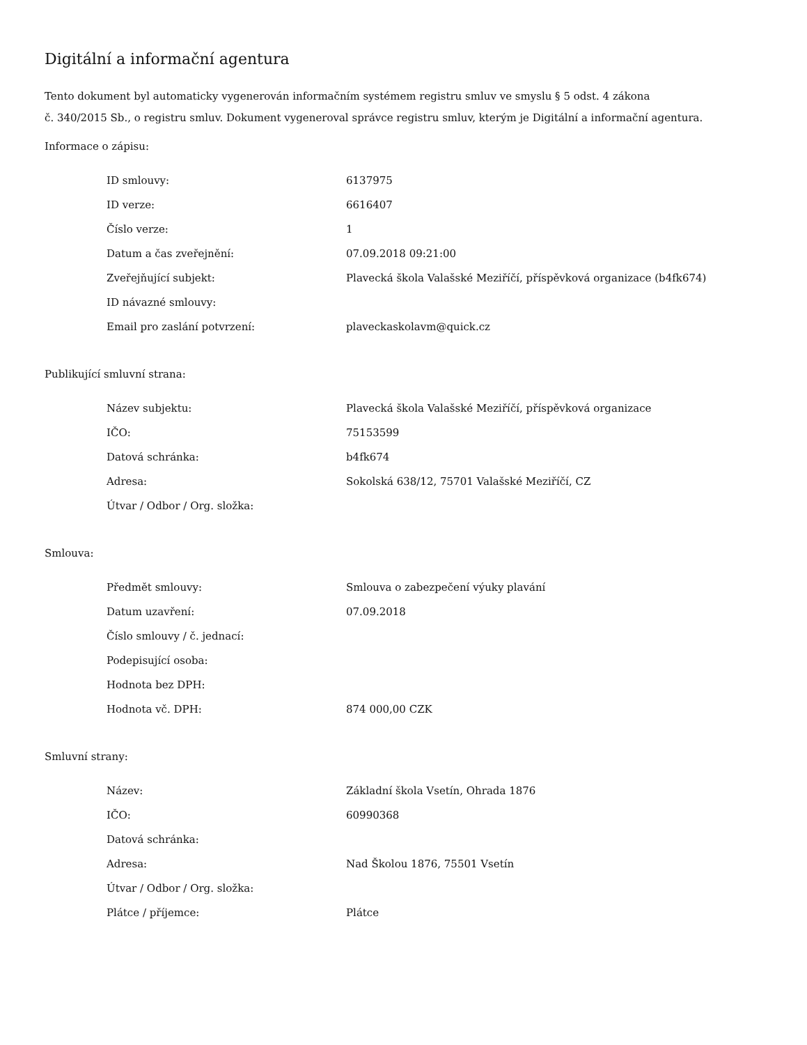Digitální a informační agentura
Tento dokument byl automaticky vygenerován informačním systémem registru smluv ve smyslu § 5 odst. 4 zákona
č. 340/2015 Sb., o registru smluv. Dokument vygeneroval správce registru smluv, kterým je Digitální a informační agentura.
Informace o zápisu:
| ID smlouvy: | 6137975 |
| ID verze: | 6616407 |
| Číslo verze: | 1 |
| Datum a čas zveřejnění: | 07.09.2018 09:21:00 |
| Zveřejňující subjekt: | Plavecká škola Valašské Meziříčí, příspěvková organizace (b4fk674) |
| ID návazné smlouvy: | |
| Email pro zaslání potvrzení: | plaveckaskolavm@quick.cz |
Publikující smluvní strana:
| Název subjektu: | Plavecká škola Valašské Meziříčí, příspěvková organizace |
| IČO: | 75153599 |
| Datová schránka: | b4fk674 |
| Adresa: | Sokolská 638/12, 75701 Valašské Meziříčí, CZ |
| Útvar / Odbor / Org. složka: | |
Smlouva:
| Předmět smlouvy: | Smlouva o zabezpečení výuky plavání |
| Datum uzavření: | 07.09.2018 |
| Číslo smlouvy / č. jednací: | |
| Podepisující osoba: | |
| Hodnota bez DPH: | |
| Hodnota vč. DPH: | 874 000,00 CZK |
Smluvní strany:
| Název: | Základní škola Vsetín, Ohrada 1876 |
| IČO: | 60990368 |
| Datová schránka: | |
| Adresa: | Nad Školou 1876, 75501 Vsetín |
| Útvar / Odbor / Org. složka: | |
| Plátce / příjemce: | Plátce |